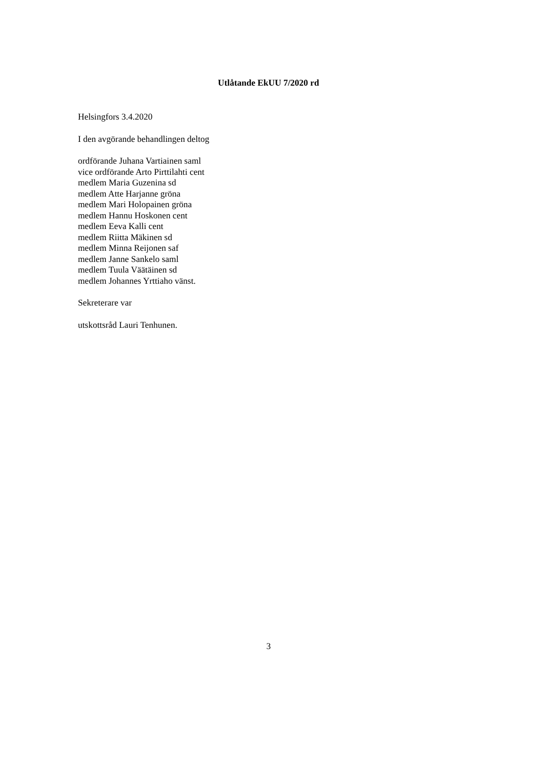Utlåtande EkUU 7/2020 rd
Helsingfors 3.4.2020
I den avgörande behandlingen deltog
ordförande Juhana Vartiainen saml
vice ordförande Arto Pirttilahti cent
medlem Maria Guzenina sd
medlem Atte Harjanne gröna
medlem Mari Holopainen gröna
medlem Hannu Hoskonen cent
medlem Eeva Kalli cent
medlem Riitta Mäkinen sd
medlem Minna Reijonen saf
medlem Janne Sankelo saml
medlem Tuula Väätäinen sd
medlem Johannes Yrttiaho vänst.
Sekreterare var
utskottsråd Lauri Tenhunen.
3